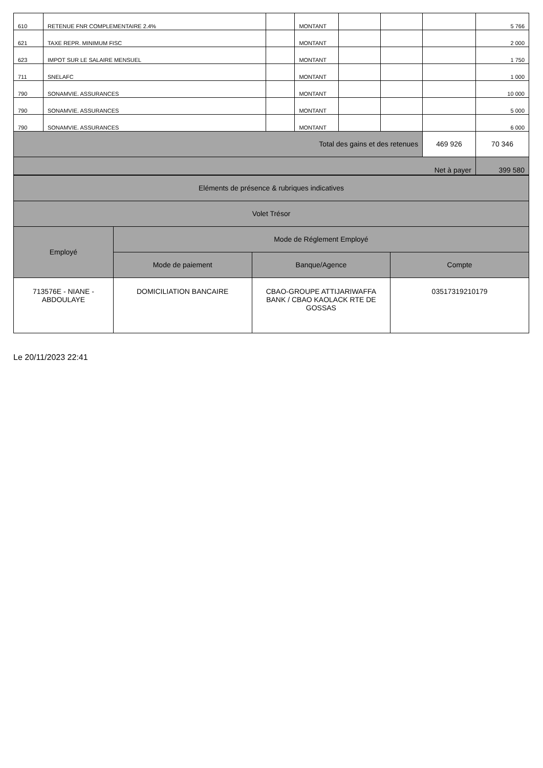| 610 | RETENUE FNR COMPLEMENTAIRE 2.4% | | MONTANT | | | | 5 766 |
| 621 | TAXE REPR. MINIMUM FISC | | MONTANT | | | | 2 000 |
| 623 | IMPOT SUR LE SALAIRE MENSUEL | | MONTANT | | | | 1 750 |
| 711 | SNELAFC | | MONTANT | | | | 1 000 |
| 790 | SONAMVIE. ASSURANCES | | MONTANT | | | | 10 000 |
| 790 | SONAMVIE. ASSURANCES | | MONTANT | | | | 5 000 |
| 790 | SONAMVIE. ASSURANCES | | MONTANT | | | | 6 000 |
| Total des gains et des retenues | | | | | | 469 926 | 70 346 |
| Net à payer | | | | | | | 399 580 |
| Eléments de présence & rubriques indicatives | | | |
| Volet Trésor | | | |
| Employé | Mode de Réglement Employé | | |
| | Mode de paiement | Banque/Agence | Compte |
| 713576E - NIANE - ABDOULAYE | DOMICILIATION BANCAIRE | CBAO-GROUPE ATTIJARIWAFFA BANK / CBAO KAOLACK RTE DE GOSSAS | 03517319210179 |
Le 20/11/2023 22:41